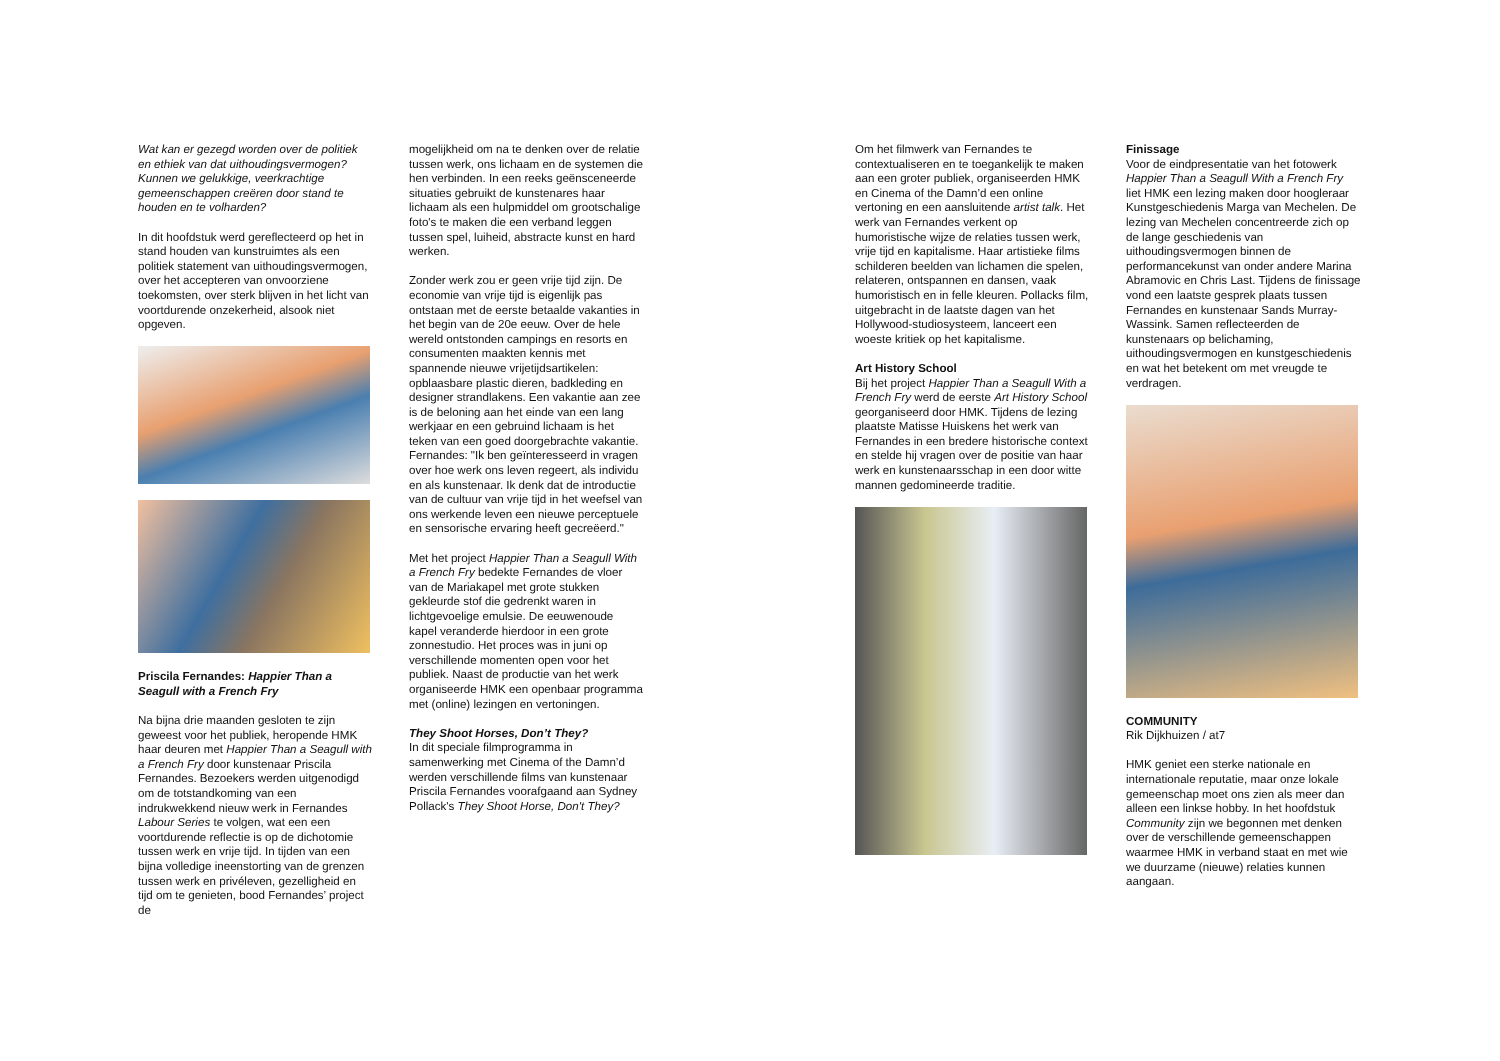Wat kan er gezegd worden over de politiek en ethiek van dat uithoudingsvermogen? Kunnen we gelukkige, veerkrachtige gemeenschappen creëren door stand te houden en te volharden?
In dit hoofdstuk werd gereflecteerd op het in stand houden van kunstruimtes als een politiek statement van uithoudingsvermogen, over het accepteren van onvoorziene toekomsten, over sterk blijven in het licht van voortdurende onzekerheid, alsook niet opgeven.
Priscila Fernandes: Happier Than a Seagull with a French Fry
Na bijna drie maanden gesloten te zijn geweest voor het publiek, heropende HMK haar deuren met Happier Than a Seagull with a French Fry door kunstenaar Priscila Fernandes. Bezoekers werden uitgenodigd om de totstandkoming van een indrukwekkend nieuw werk in Fernandes Labour Series te volgen, wat een een voortdurende reflectie is op de dichotomie tussen werk en vrije tijd. In tijden van een bijna volledige ineenstorting van de grenzen tussen werk en privéleven, gezelligheid en tijd om te genieten, bood Fernandes’ project de
mogelijkheid om na te denken over de relatie tussen werk, ons lichaam en de systemen die hen verbinden. In een reeks geënsceneerde situaties gebruikt de kunstenares haar lichaam als een hulpmiddel om grootschalige foto's te maken die een verband leggen tussen spel, luiheid, abstracte kunst en hard werken.
Zonder werk zou er geen vrije tijd zijn. De economie van vrije tijd is eigenlijk pas ontstaan met de eerste betaalde vakanties in het begin van de 20e eeuw. Over de hele wereld ontstonden campings en resorts en consumenten maakten kennis met spannende nieuwe vrijetijdsartikelen: opblaasbare plastic dieren, badkleding en designer strandlakens. Een vakantie aan zee is de beloning aan het einde van een lang werkjaar en een gebruind lichaam is het teken van een goed doorgebrachte vakantie. Fernandes: "Ik ben geïnteresseerd in vragen over hoe werk ons leven regeert, als individu en als kunstenaar. Ik denk dat de introductie van de cultuur van vrije tijd in het weefsel van ons werkende leven een nieuwe perceptuele en sensorische ervaring heeft gecreëerd."
Met het project Happier Than a Seagull With a French Fry bedekte Fernandes de vloer van de Mariakapel met grote stukken gekleurde stof die gedrenkt waren in lichtgevoelige emulsie. De eeuwenoude kapel veranderde hierdoor in een grote zonnestudio. Het proces was in juni op verschillende momenten open voor het publiek. Naast de productie van het werk organiseerde HMK een openbaar programma met (online) lezingen en vertoningen.
They Shoot Horses, Don’t They?
In dit speciale filmprogramma in samenwerking met Cinema of the Damn’d werden verschillende films van kunstenaar Priscila Fernandes voorafgaand aan Sydney Pollack's They Shoot Horse, Don't They?
Om het filmwerk van Fernandes te contextualiseren en te toegankelijk te maken aan een groter publiek, organiseerden HMK en Cinema of the Damn’d een online vertoning en een aansluitende artist talk. Het werk van Fernandes verkent op humoristische wijze de relaties tussen werk, vrije tijd en kapitalisme. Haar artistieke films schilderen beelden van lichamen die spelen, relateren, ontspannen en dansen, vaak humoristisch en in felle kleuren. Pollacks film, uitgebracht in de laatste dagen van het Hollywood-studiosysteem, lanceert een woeste kritiek op het kapitalisme.
Art History School
Bij het project Happier Than a Seagull With a French Fry werd de eerste Art History School georganiseerd door HMK. Tijdens de lezing plaatste Matisse Huiskens het werk van Fernandes in een bredere historische context en stelde hij vragen over de positie van haar werk en kunstenaarsschap in een door witte mannen gedomineerde traditie.
Finissage
Voor de eindpresentatie van het fotowerk Happier Than a Seagull With a French Fry liet HMK een lezing maken door hoogleraar Kunstgeschiedenis Marga van Mechelen. De lezing van Mechelen concentreerde zich op de lange geschiedenis van uithoudingsvermogen binnen de performancekunst van onder andere Marina Abramovic en Chris Last. Tijdens de finissage vond een laatste gesprek plaats tussen Fernandes en kunstenaar Sands Murray-Wassink. Samen reflecteerden de kunstenaars op belichaming, uithoudingsvermogen en kunstgeschiedenis en wat het betekent om met vreugde te verdragen.
COMMUNITY
Rik Dijkhuizen / at7
HMK geniet een sterke nationale en internationale reputatie, maar onze lokale gemeenschap moet ons zien als meer dan alleen een linkse hobby. In het hoofdstuk Community zijn we begonnen met denken over de verschillende gemeenschappen waarmee HMK in verband staat en met wie we duurzame (nieuwe) relaties kunnen aangaan.